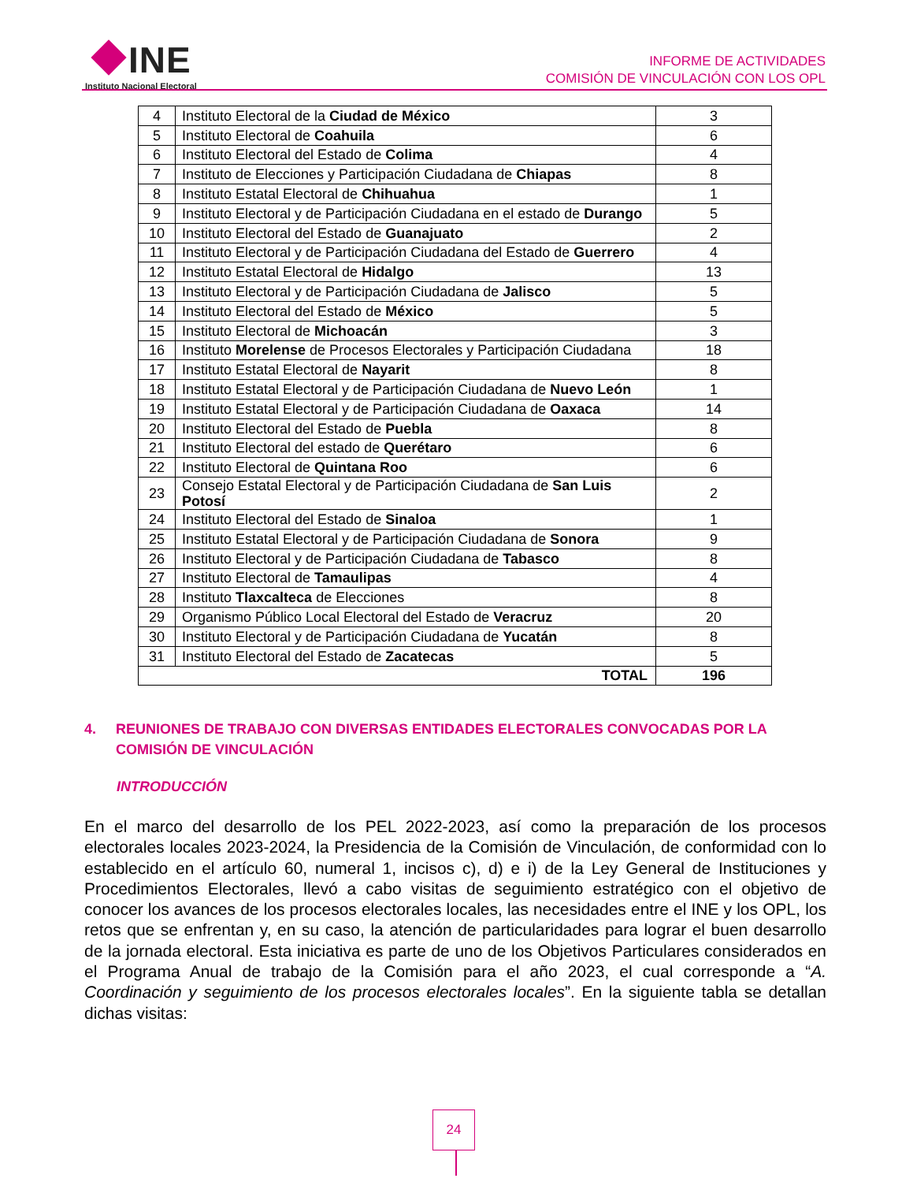INE
Instituto Nacional Electoral
INFORME DE ACTIVIDADES
COMISIÓN DE VINCULACIÓN CON LOS OPL
| 4 | Instituto Electoral de la Ciudad de México | 3 |
| 5 | Instituto Electoral de Coahuila | 6 |
| 6 | Instituto Electoral del Estado de Colima | 4 |
| 7 | Instituto de Elecciones y Participación Ciudadana de Chiapas | 8 |
| 8 | Instituto Estatal Electoral de Chihuahua | 1 |
| 9 | Instituto Electoral y de Participación Ciudadana en el estado de Durango | 5 |
| 10 | Instituto Electoral del Estado de Guanajuato | 2 |
| 11 | Instituto Electoral y de Participación Ciudadana del Estado de Guerrero | 4 |
| 12 | Instituto Estatal Electoral de Hidalgo | 13 |
| 13 | Instituto Electoral y de Participación Ciudadana de Jalisco | 5 |
| 14 | Instituto Electoral del Estado de México | 5 |
| 15 | Instituto Electoral de Michoacán | 3 |
| 16 | Instituto Morelense de Procesos Electorales y Participación Ciudadana | 18 |
| 17 | Instituto Estatal Electoral de Nayarit | 8 |
| 18 | Instituto Estatal Electoral y de Participación Ciudadana de Nuevo León | 1 |
| 19 | Instituto Estatal Electoral y de Participación Ciudadana de Oaxaca | 14 |
| 20 | Instituto Electoral del Estado de Puebla | 8 |
| 21 | Instituto Electoral del estado de Querétaro | 6 |
| 22 | Instituto Electoral de Quintana Roo | 6 |
| 23 | Consejo Estatal Electoral y de Participación Ciudadana de San Luis Potosí | 2 |
| 24 | Instituto Electoral del Estado de Sinaloa | 1 |
| 25 | Instituto Estatal Electoral y de Participación Ciudadana de Sonora | 9 |
| 26 | Instituto Electoral y de Participación Ciudadana de Tabasco | 8 |
| 27 | Instituto Electoral de Tamaulipas | 4 |
| 28 | Instituto Tlaxcalteca de Elecciones | 8 |
| 29 | Organismo Público Local Electoral del Estado de Veracruz | 20 |
| 30 | Instituto Electoral y de Participación Ciudadana de Yucatán | 8 |
| 31 | Instituto Electoral del Estado de Zacatecas | 5 |
| TOTAL | | 196 |
4.
REUNIONES DE TRABAJO CON DIVERSAS ENTIDADES ELECTORALES CONVOCADAS POR LA COMISIÓN DE VINCULACIÓN
INTRODUCCIÓN
En el marco del desarrollo de los PEL 2022-2023, así como la preparación de los procesos electorales locales 2023-2024, la Presidencia de la Comisión de Vinculación, de conformidad con lo establecido en el artículo 60, numeral 1, incisos c), d) e i) de la Ley General de Instituciones y Procedimientos Electorales, llevó a cabo visitas de seguimiento estratégico con el objetivo de conocer los avances de los procesos electorales locales, las necesidades entre el INE y los OPL, los retos que se enfrentan y, en su caso, la atención de particularidades para lograr el buen desarrollo de la jornada electoral. Esta iniciativa es parte de uno de los Objetivos Particulares considerados en el Programa Anual de trabajo de la Comisión para el año 2023, el cual corresponde a “A. Coordinación y seguimiento de los procesos electorales locales”. En la siguiente tabla se detallan dichas visitas:
24